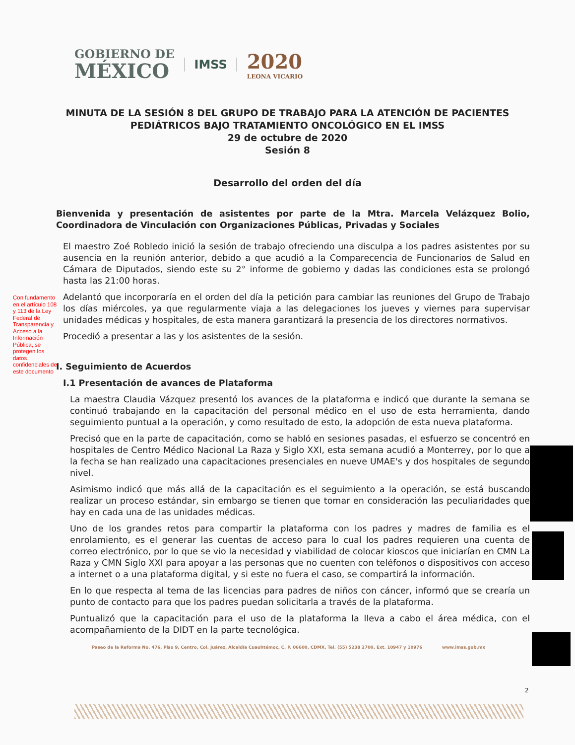GOBIERNO DE
MÉXICO
IMSS
2020
LEONA VICARIO
MINUTA DE LA SESIÓN 8 DEL GRUPO DE TRABAJO PARA LA ATENCIÓN DE PACIENTES PEDIÁTRICOS BAJO TRATAMIENTO ONCOLÓGICO EN EL IMSS
29 de octubre de 2020
Sesión 8
Desarrollo del orden del día
Con fundamento en el artículo 108 y 113 de la Ley Federal de Transparencia y Acceso a la Información Pública, se protegen los datos confidenciales de este documento
Bienvenida y presentación de asistentes por parte de la Mtra. Marcela Velázquez Bolio, Coordinadora de Vinculación con Organizaciones Públicas, Privadas y Sociales
El maestro Zoé Robledo inició la sesión de trabajo ofreciendo una disculpa a los padres asistentes por su ausencia en la reunión anterior, debido a que acudió a la Comparecencia de Funcionarios de Salud en Cámara de Diputados, siendo este su 2° informe de gobierno y dadas las condiciones esta se prolongó hasta las 21:00 horas.
Adelantó que incorporaría en el orden del día la petición para cambiar las reuniones del Grupo de Trabajo los días miércoles, ya que regularmente viaja a las delegaciones los jueves y viernes para supervisar unidades médicas y hospitales, de esta manera garantizará la presencia de los directores normativos.
Procedió a presentar a las y los asistentes de la sesión.
I. Seguimiento de Acuerdos
I.1 Presentación de avances de Plataforma
La maestra Claudia Vázquez presentó los avances de la plataforma e indicó que durante la semana se continuó trabajando en la capacitación del personal médico en el uso de esta herramienta, dando seguimiento puntual a la operación, y como resultado de esto, la adopción de esta nueva plataforma.
Precisó que en la parte de capacitación, como se habló en sesiones pasadas, el esfuerzo se concentró en hospitales de Centro Médico Nacional La Raza y Siglo XXI, esta semana acudió a Monterrey, por lo que a la fecha se han realizado una capacitaciones presenciales en nueve UMAE's y dos hospitales de segundo nivel.
Asimismo indicó que más allá de la capacitación es el seguimiento a la operación, se está buscando realizar un proceso estándar, sin embargo se tienen que tomar en consideración las peculiaridades que hay en cada una de las unidades médicas.
Uno de los grandes retos para compartir la plataforma con los padres y madres de familia es el enrolamiento, es el generar las cuentas de acceso para lo cual los padres requieren una cuenta de correo electrónico, por lo que se vio la necesidad y viabilidad de colocar kioscos que iniciarían en CMN La Raza y CMN Siglo XXI para apoyar a las personas que no cuenten con teléfonos o dispositivos con acceso a internet o a una plataforma digital, y si este no fuera el caso, se compartirá la información.
En lo que respecta al tema de las licencias para padres de niños con cáncer, informó que se crearía un punto de contacto para que los padres puedan solicitarla a través de la plataforma.
Puntualizó que la capacitación para el uso de la plataforma la lleva a cabo el área médica, con el acompañamiento de la DIDT en la parte tecnológica.
Paseo de la Reforma No. 476, Piso 9, Centro, Col. Juárez, Alcaldía Cuauhtémoc, C. P. 06600, CDMX, Tel. (55) 5238 2700, Ext. 10947 y 10976 www.imss.gob.mx
2